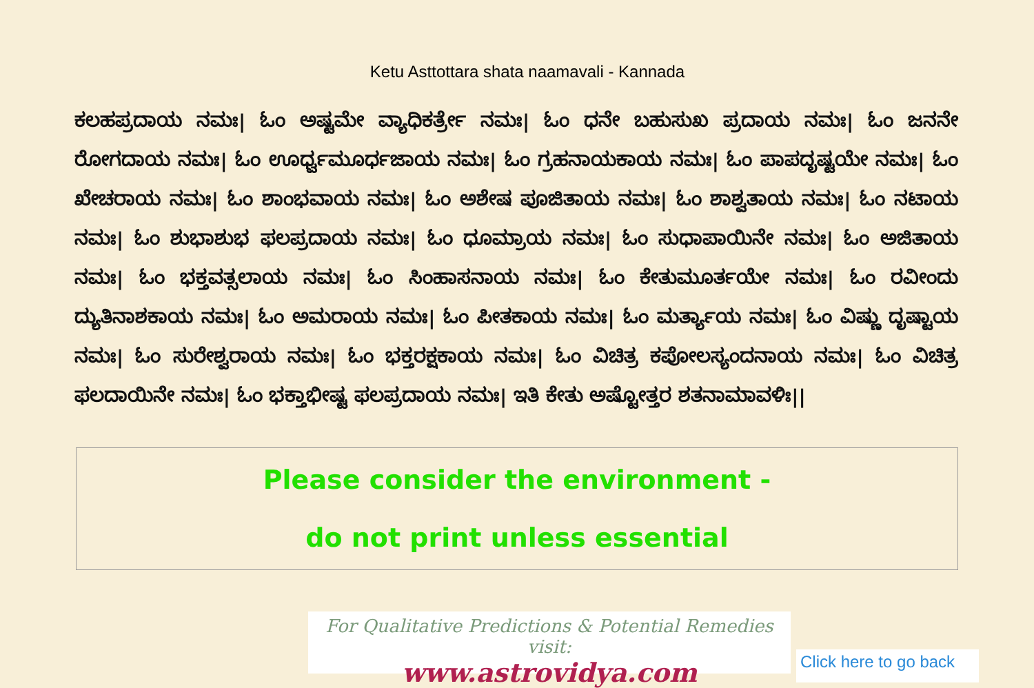Ketu Asttottara shata naamavali - Kannada
ಕಲಹಪ್ರದಾಯ ನಮಃ| ಓಂ ಅಷ್ಟಮೇ ವ್ಯಾಧಿಕರ್ತ್ರೇ ನಮಃ| ಓಂ ಧನೇ ಬಹುಸುಖ ಪ್ರದಾಯ ನಮಃ| ಓಂ ಜನನೇ ರೋಗದಾಯ ನಮಃ| ಓಂ ಊರ್ಧ್ವಮೂರ್ಧಜಾಯ ನಮಃ| ಓಂ ಗ್ರಹನಾಯಕಾಯ ನಮಃ| ಓಂ ಪಾಪದೃಷ್ಟಯೇ ನಮಃ| ಓಂ ಖೇಚರಾಯ ನಮಃ| ಓಂ ಶಾಂಭವಾಯ ನಮಃ| ಓಂ ಅಶೇಷ ಪೂಜಿತಾಯ ನಮಃ| ಓಂ ಶಾಶ್ವತಾಯ ನಮಃ| ಓಂ ನಟಾಯ ನಮಃ| ಓಂ ಶುಭಾಶುಭ ಫಲಪ್ರದಾಯ ನಮಃ| ಓಂ ಧೂಮ್ರಾಯ ನಮಃ| ಓಂ ಸುಧಾಪಾಯಿನೇ ನಮಃ| ಓಂ ಅಜಿತಾಯ ನಮಃ| ಓಂ ಭಕ್ತವತ್ಸಲಾಯ ನಮಃ| ಓಂ ಸಿಂಹಾಸನಾಯ ನಮಃ| ಓಂ ಕೇತುಮೂರ್ತಯೇ ನಮಃ| ಓಂ ರವೀಂದು ದ್ಯುತಿನಾಶಕಾಯ ನಮಃ| ಓಂ ಅಮರಾಯ ನಮಃ| ಓಂ ಪೀತಕಾಯ ನಮಃ| ಓಂ ಮರ್ತ್ಯಾಯ ನಮಃ| ಓಂ ವಿಷ್ಣು ದೃಷ್ಟಾಯ ನಮಃ| ಓಂ ಸುರೇಶ್ವರಾಯ ನಮಃ| ಓಂ ಭಕ್ತರಕ್ಷಕಾಯ ನಮಃ| ಓಂ ವಿಚಿತ್ರ ಕಪೋಲಸ್ಯಂದನಾಯ ನಮಃ| ಓಂ ವಿಚಿತ್ರ ಫಲದಾಯಿನೇ ನಮಃ| ಓಂ ಭಕ್ತಾಭೀಷ್ಟ ಫಲಪ್ರದಾಯ ನಮಃ| ಇತಿ ಕೇತು ಅಷ್ಟೋತ್ತರ ಶತನಾಮಾವಳಿಃ||
Please consider the environment -
do not print unless essential
For Qualitative Predictions & Potential Remedies visit:
www.astrovidya.com
Click here to go back